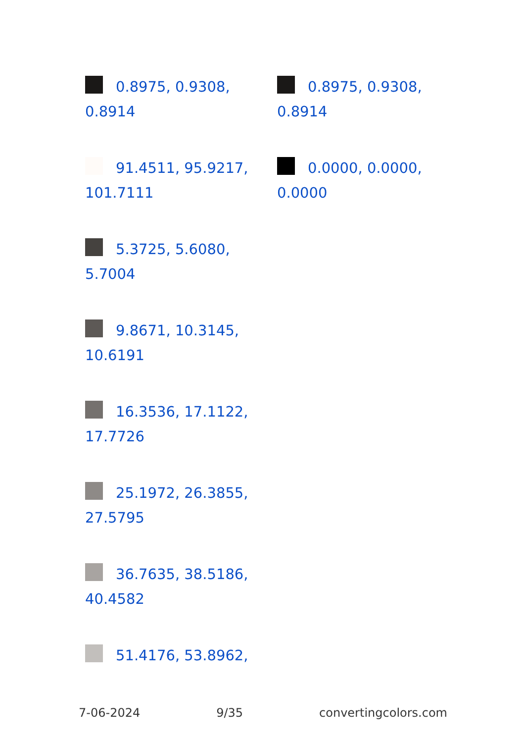0.8975, 0.9308, 0.8914
0.8975, 0.9308, 0.8914
91.4511, 95.9217, 101.7111
0.0000, 0.0000, 0.0000
5.3725, 5.6080, 5.7004
9.8671, 10.3145, 10.6191
16.3536, 17.1122, 17.7726
25.1972, 26.3855, 27.5795
36.7635, 38.5186, 40.4582
51.4176, 53.8962,
7-06-2024 9/35 convertingcolors.com